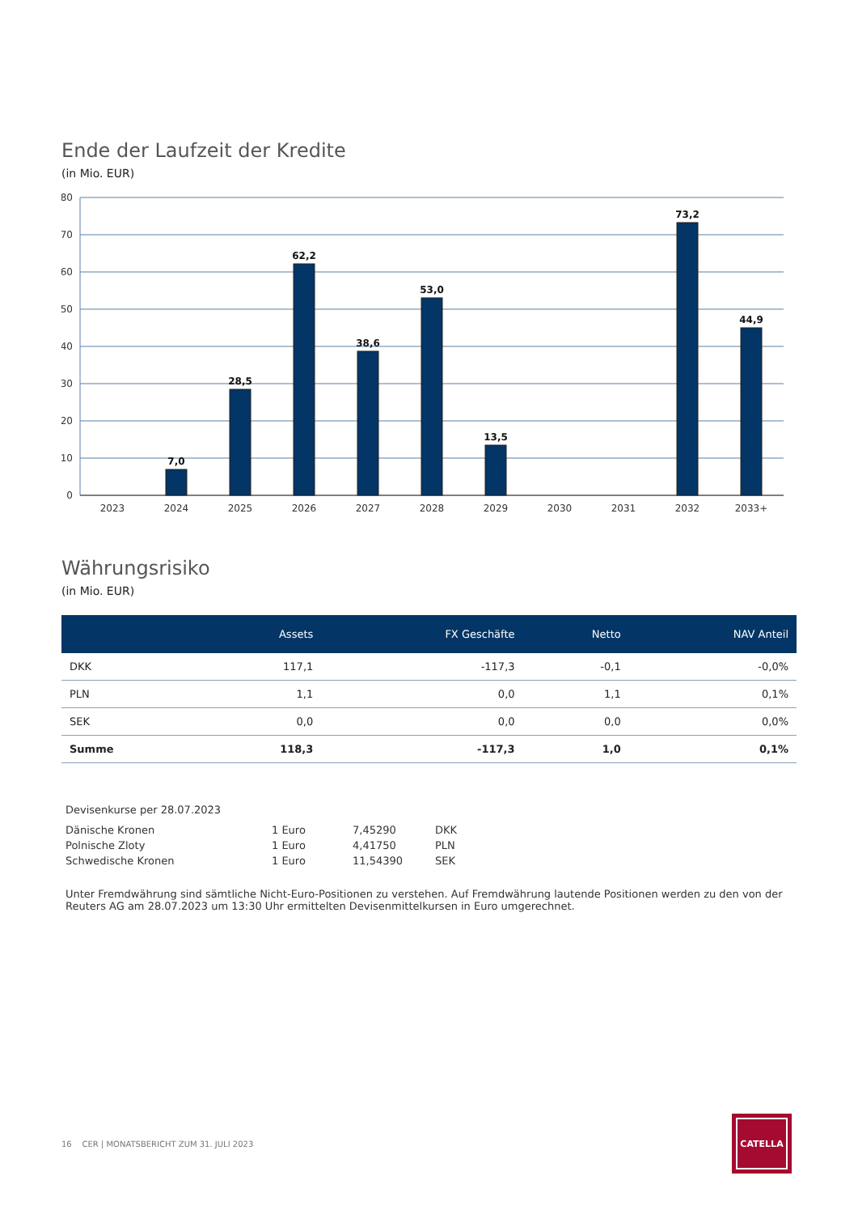Ende der Laufzeit der Kredite
(in Mio. EUR)
80
70
60
50
40
30
20
10
0
7,0
28,5
62,2
38,6
53,0
13,5
73,2
44,9
2023
2024
2025
2026
2027
2028
2029
2030
2031
2032
2033+
Währungsrisiko
(in Mio. EUR)
| | Assets | FX Geschäfte | Netto | NAV Anteil |
| --- | --- | --- | --- | --- |
| DKK | 117,1 | -117,3 | -0,1 | -0,0% |
| PLN | 1,1 | 0,0 | 1,1 | 0,1% |
| SEK | 0,0 | 0,0 | 0,0 | 0,0% |
| Summe | 118,3 | -117,3 | 1,0 | 0,1% |
Devisenkurse per 28.07.2023
| Dänische Kronen | 1 Euro | 7,45290 | DKK |
| Polnische Zloty | 1 Euro | 4,41750 | PLN |
| Schwedische Kronen | 1 Euro | 11,54390 | SEK |
Unter Fremdwährung sind sämtliche Nicht-Euro-Positionen zu verstehen. Auf Fremdwährung lautende Positionen werden zu den von der Reuters AG am 28.07.2023 um 13:30 Uhr ermittelten Devisenmittelkursen in Euro umgerechnet.
16 CER | MONATSBERICHT ZUM 31. JULI 2023
CATELLA